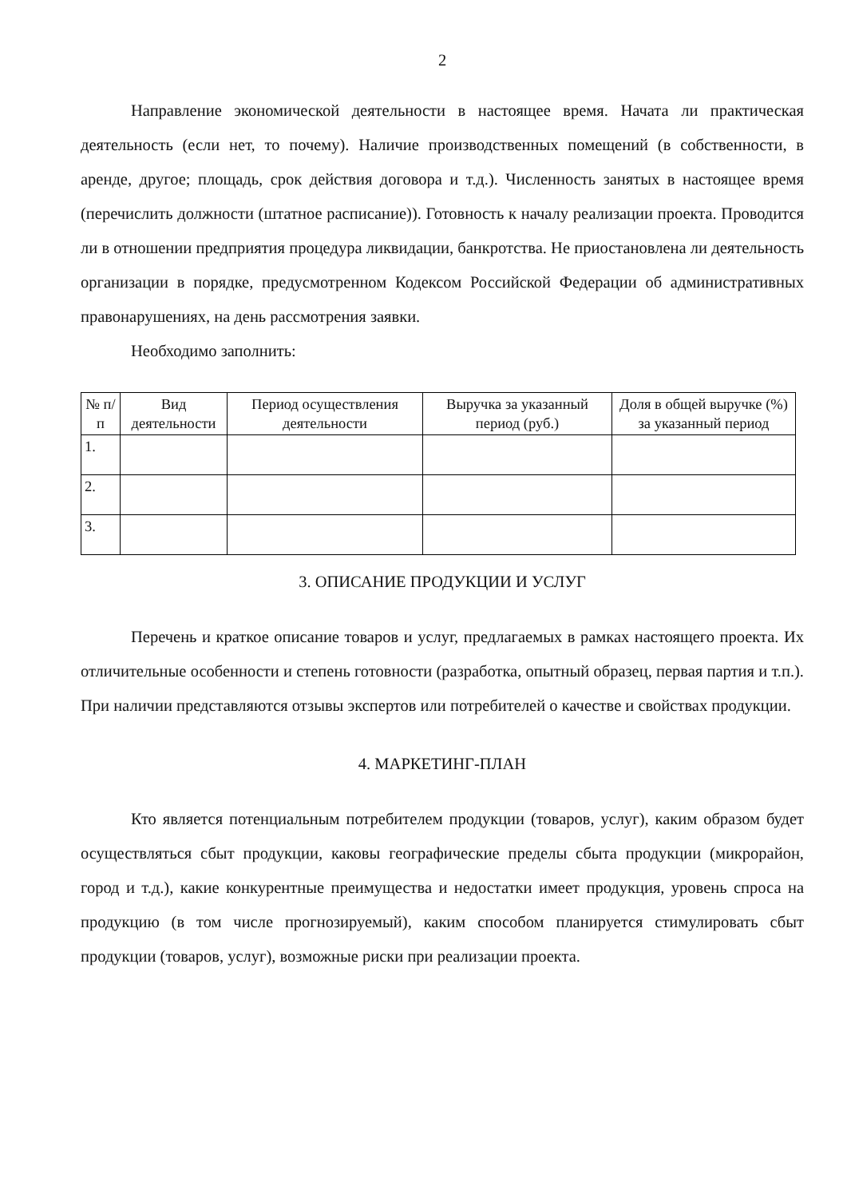2
Направление экономической деятельности в настоящее время. Начата ли практическая деятельность (если нет, то почему). Наличие производственных помещений (в собственности, в аренде, другое; площадь, срок действия договора и т.д.). Численность занятых в настоящее время (перечислить должности (штатное расписание)). Готовность к началу реализации проекта. Проводится ли в отношении предприятия процедура ликвидации, банкротства. Не приостановлена ли деятельность организации в порядке, предусмотренном Кодексом Российской Федерации об административных правонарушениях, на день рассмотрения заявки.
Необходимо заполнить:
| № п/п | Вид деятельности | Период осуществления деятельности | Выручка за указанный период (руб.) | Доля в общей выручке (%) за указанный период |
| --- | --- | --- | --- | --- |
| 1. | | | | |
| 2. | | | | |
| 3. | | | | |
3. ОПИСАНИЕ ПРОДУКЦИИ И УСЛУГ
Перечень и краткое описание товаров и услуг, предлагаемых в рамках настоящего проекта. Их отличительные особенности и степень готовности (разработка, опытный образец, первая партия и т.п.). При наличии представляются отзывы экспертов или потребителей о качестве и свойствах продукции.
4. МАРКЕТИНГ-ПЛАН
Кто является потенциальным потребителем продукции (товаров, услуг), каким образом будет осуществляться сбыт продукции, каковы географические пределы сбыта продукции (микрорайон, город и т.д.), какие конкурентные преимущества и недостатки имеет продукция, уровень спроса на продукцию (в том числе прогнозируемый), каким способом планируется стимулировать сбыт продукции (товаров, услуг), возможные риски при реализации проекта.